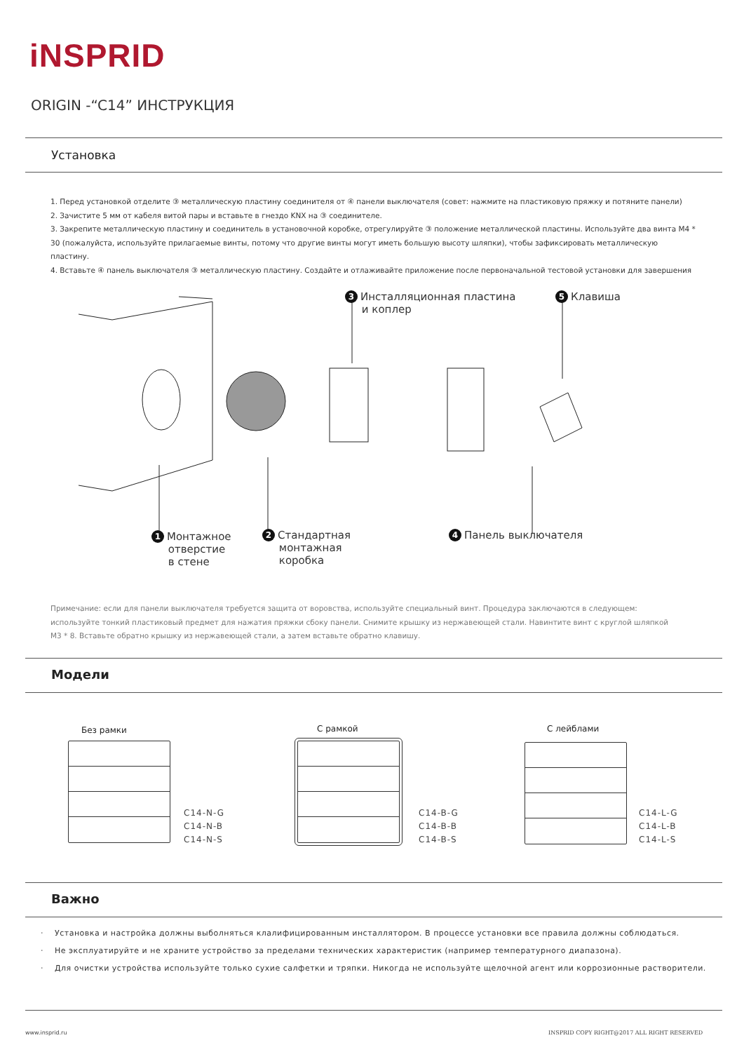iNSPRID
ORIGIN -“C14” ИНСТРУКЦИЯ
Установка
1. Перед установкой отделите ③ металлическую пластину соединителя от ④ панели выключателя (совет: нажмите на пластиковую пряжку и потяните панели)
2. Зачистите 5 мм от кабеля витой пары и вставьте в гнездо KNX на ③ соединителе.
3. Закрепите металлическую пластину и соединитель в установочной коробке, отрегулируйте ③ положение металлической пластины. Используйте два винта M4 * 30 (пожалуйста, используйте прилагаемые винты, потому что другие винты могут иметь большую высоту шляпки), чтобы зафиксировать металлическую пластину.
4. Вставьте ④ панель выключателя ③ металлическую пластину. Создайте и отлаживайте приложение после первоначальной тестовой установки для завершения
3 Инсталляционная пластина
и коплер
5 Клавиша
1 Монтажное
отверстие
в стене
2 Стандартная
монтажная
коробка
4 Панель выключателя
Примечание: если для панели выключателя требуется защита от воровства, используйте специальный винт. Процедура заключаются в следующем: используйте тонкий пластиковый предмет для нажатия пряжки сбоку панели. Снимите крышку из нержавеющей стали. Навинтите винт с круглой шляпкой M3 * 8. Вставьте обратно крышку из нержавеющей стали, а затем вставьте обратно клавишу.
Модели
Без рамки С рамкой С лейблами
C14-N-G
C14-N-B
C14-N-S
C14-B-G
C14-B-B
C14-B-S
C14-L-G
C14-L-B
C14-L-S
Важно
· Установка и настройка должны выболняться клалифицированным инсталлятором. В процессе установки все правила должны соблюдаться.
· Не эксплуатируйте и не храните устройство за пределами технических характеристик (например температурного диапазона).
· Для очистки устройства используйте только сухие салфетки и тряпки. Никогда не используйте щелочной агент или коррозионные растворители.
www.insprid.ru
INSPRID COPY RIGHT@2017 ALL RIGHT RESERVED